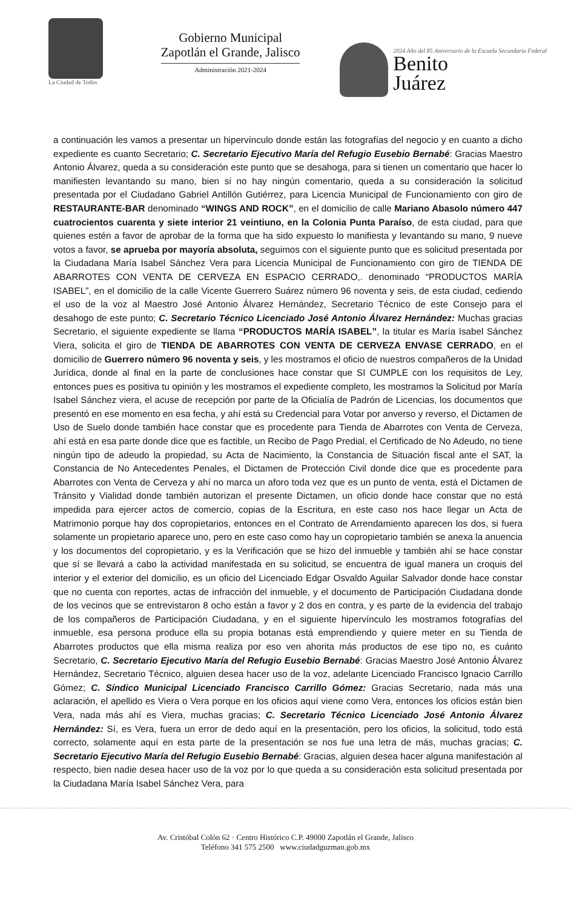La Ciudad de Todos
Gobierno Municipal
Zapotlán el Grande, Jalisco
Administración 2021-2024
2024 Año del 85 Aniversario de la Escuela Secundaria Federal
Benito
Juárez
a continuación les vamos a presentar un hipervínculo donde están las fotografías del negocio y en cuanto a dicho expediente es cuanto Secretario; C. Secretario Ejecutivo María del Refugio Eusebio Bernabé: Gracias Maestro Antonio Álvarez, queda a su consideración este punto que se desahoga, para si tienen un comentario que hacer lo manifiesten levantando su mano, bien si no hay ningún comentario, queda a su consideración la solicitud presentada por el Ciudadano Gabriel Antillón Gutiérrez, para Licencia Municipal de Funcionamiento con giro de RESTAURANTE-BAR denominado “WINGS AND ROCK”, en el domicilio de calle Mariano Abasolo número 447 cuatrocientos cuarenta y siete interior 21 veintiuno, en la Colonia Punta Paraíso, de esta ciudad, para que quienes estén a favor de aprobar de la forma que ha sido expuesto lo manifiesta y levantando su mano, 9 nueve votos a favor, se aprueba por mayoría absoluta, seguimos con el siguiente punto que es solicitud presentada por la Ciudadana María Isabel Sánchez Vera para Licencia Municipal de Funcionamiento con giro de TIENDA DE ABARROTES CON VENTA DE CERVEZA EN ESPACIO CERRADO,. denominado “PRODUCTOS MARÍA ISABEL”, en el domicilio de la calle Vicente Guerrero Suárez número 96 noventa y seis, de esta ciudad, cediendo el uso de la voz al Maestro José Antonio Álvarez Hernández, Secretario Técnico de este Consejo para el desahogo de este punto; C. Secretario Técnico Licenciado José Antonio Álvarez Hernández: Muchas gracias Secretario, el siguiente expediente se llama “PRODUCTOS MARÍA ISABEL”, la titular es María Isabel Sánchez Viera, solicita el giro de TIENDA DE ABARROTES CON VENTA DE CERVEZA ENVASE CERRADO, en el domicilio de Guerrero número 96 noventa y seis, y les mostramos el oficio de nuestros compañeros de la Unidad Jurídica, donde al final en la parte de conclusiones hace constar que SI CUMPLE con los requisitos de Ley, entonces pues es positiva tu opinión y les mostramos el expediente completo, les mostramos la Solicitud por María Isabel Sánchez viera, el acuse de recepción por parte de la Oficialía de Padrón de Licencias, los documentos que presentó en ese momento en esa fecha, y ahí está su Credencial para Votar por anverso y reverso, el Dictamen de Uso de Suelo donde también hace constar que es procedente para Tienda de Abarrotes con Venta de Cerveza, ahí está en esa parte donde dice que es factible, un Recibo de Pago Predial, el Certificado de No Adeudo, no tiene ningún tipo de adeudo la propiedad, su Acta de Nacimiento, la Constancia de Situación fiscal ante el SAT, la Constancia de No Antecedentes Penales, el Dictamen de Protección Civil donde dice que es procedente para Abarrotes con Venta de Cerveza y ahí no marca un aforo toda vez que es un punto de venta, está el Dictamen de Tránsito y Vialidad donde también autorizan el presente Dictamen, un oficio donde hace constar que no está impedida para ejercer actos de comercio, copias de la Escritura, en este caso nos hace llegar un Acta de Matrimonio porque hay dos copropietarios, entonces en el Contrato de Arrendamiento aparecen los dos, si fuera solamente un propietario aparece uno, pero en este caso como hay un copropietario también se anexa la anuencia y los documentos del copropietario, y es la Verificación que se hizo del inmueble y también ahí se hace constar que sí se llevará a cabo la actividad manifestada en su solicitud, se encuentra de igual manera un croquis del interior y el exterior del domicilio, es un oficio del Licenciado Edgar Osvaldo Aguilar Salvador donde hace constar que no cuenta con reportes, actas de infracción del inmueble, y el documento de Participación Ciudadana donde de los vecinos que se entrevistaron 8 ocho están a favor y 2 dos en contra, y es parte de la evidencia del trabajo de los compañeros de Participación Ciudadana, y en el siguiente hipervínculo les mostramos fotografías del inmueble, esa persona produce ella su propia botanas está emprendiendo y quiere meter en su Tienda de Abarrotes productos que ella misma realiza por eso ven ahorita más productos de ese tipo no, es cuánto Secretario, C. Secretario Ejecutivo María del Refugio Eusebio Bernabé: Gracias Maestro José Antonio Álvarez Hernández, Secretario Técnico, alguien desea hacer uso de la voz, adelante Licenciado Francisco Ignacio Carrillo Gómez; C. Síndico Municipal Licenciado Francisco Carrillo Gómez: Gracias Secretario, nada más una aclaración, el apellido es Viera o Vera porque en los oficios aquí viene como Vera, entonces los oficios están bien Vera, nada más ahí es Viera, muchas gracias; C. Secretario Técnico Licenciado José Antonio Álvarez Hernández: Sí, es Vera, fuera un error de dedo aquí en la presentación, pero los oficios, la solicitud, todo está correcto, solamente aquí en esta parte de la presentación se nos fue una letra de más, muchas gracias; C. Secretario Ejecutivo María del Refugio Eusebio Bernabé: Gracias, alguien desea hacer alguna manifestación al respecto, bien nadie desea hacer uso de la voz por lo que queda a su consideración esta solicitud presentada por la Ciudadana María Isabel Sánchez Vera, para
Av. Cristóbal Colón 62 · Centro Histórico C.P. 49000 Zapotlán el Grande, Jalisco
Teléfono 341 575 2500 www.ciudadguzman.gob.mx